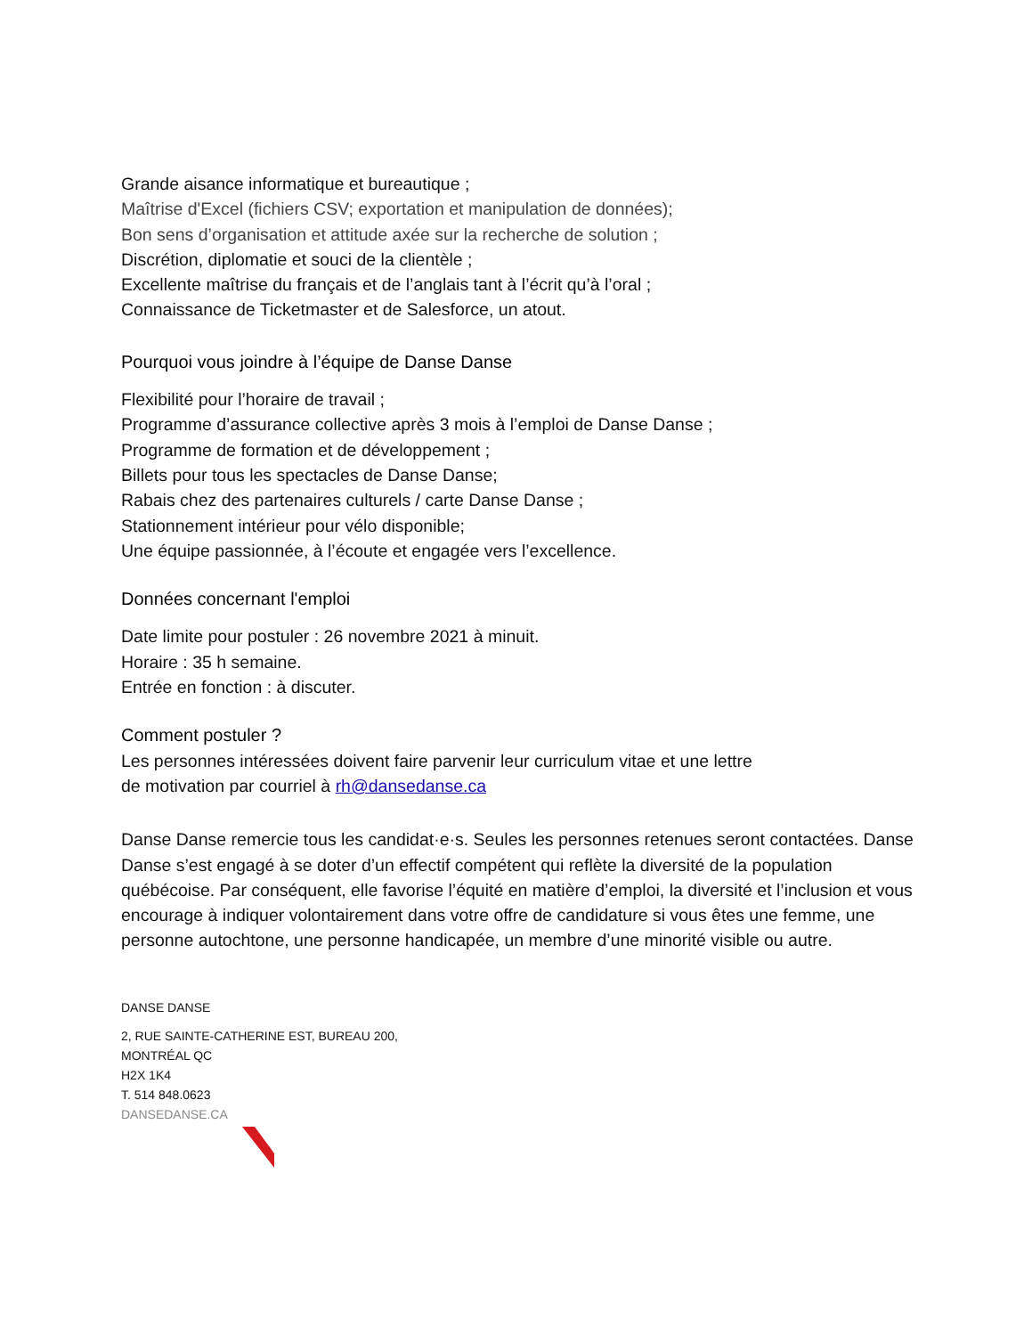Grande aisance informatique et bureautique ;
Maîtrise d'Excel (fichiers CSV; exportation et manipulation de données);
Bon sens d’organisation et attitude axée sur la recherche de solution ;
Discrétion, diplomatie et souci de la clientèle ;
Excellente maîtrise du français et de l’anglais tant à l’écrit qu’à l’oral ;
Connaissance de Ticketmaster et de Salesforce, un atout.
Pourquoi vous joindre à l’équipe de Danse Danse
Flexibilité pour l’horaire de travail ;
Programme d’assurance collective après 3 mois à l’emploi de Danse Danse ;
Programme de formation et de développement ;
Billets pour tous les spectacles de Danse Danse;
Rabais chez des partenaires culturels / carte Danse Danse ;
Stationnement intérieur pour vélo disponible;
Une équipe passionnée, à l’écoute et engagée vers l’excellence.
Données concernant l'emploi
Date limite pour postuler : 26 novembre 2021 à minuit.
Horaire : 35 h semaine.
Entrée en fonction : à discuter.
Comment postuler ?
Les personnes intéressées doivent faire parvenir leur curriculum vitae et une lettre
de motivation par courriel à rh@dansedanse.ca
Danse Danse remercie tous les candidat·e·s. Seules les personnes retenues seront contactées. Danse Danse s’est engagé à se doter d’un effectif compétent qui reflète la diversité de la population québécoise. Par conséquent, elle favorise l’équité en matière d’emploi, la diversité et l’inclusion et vous encourage à indiquer volontairement dans votre offre de candidature si vous êtes une femme, une personne autochtone, une personne handicapée, un membre d’une minorité visible ou autre.
DANSE DANSE
2, RUE SAINTE-CATHERINE EST, BUREAU 200,
MONTRÉAL QC
H2X 1K4
T. 514 848.0623
DANSEDANSE.CA